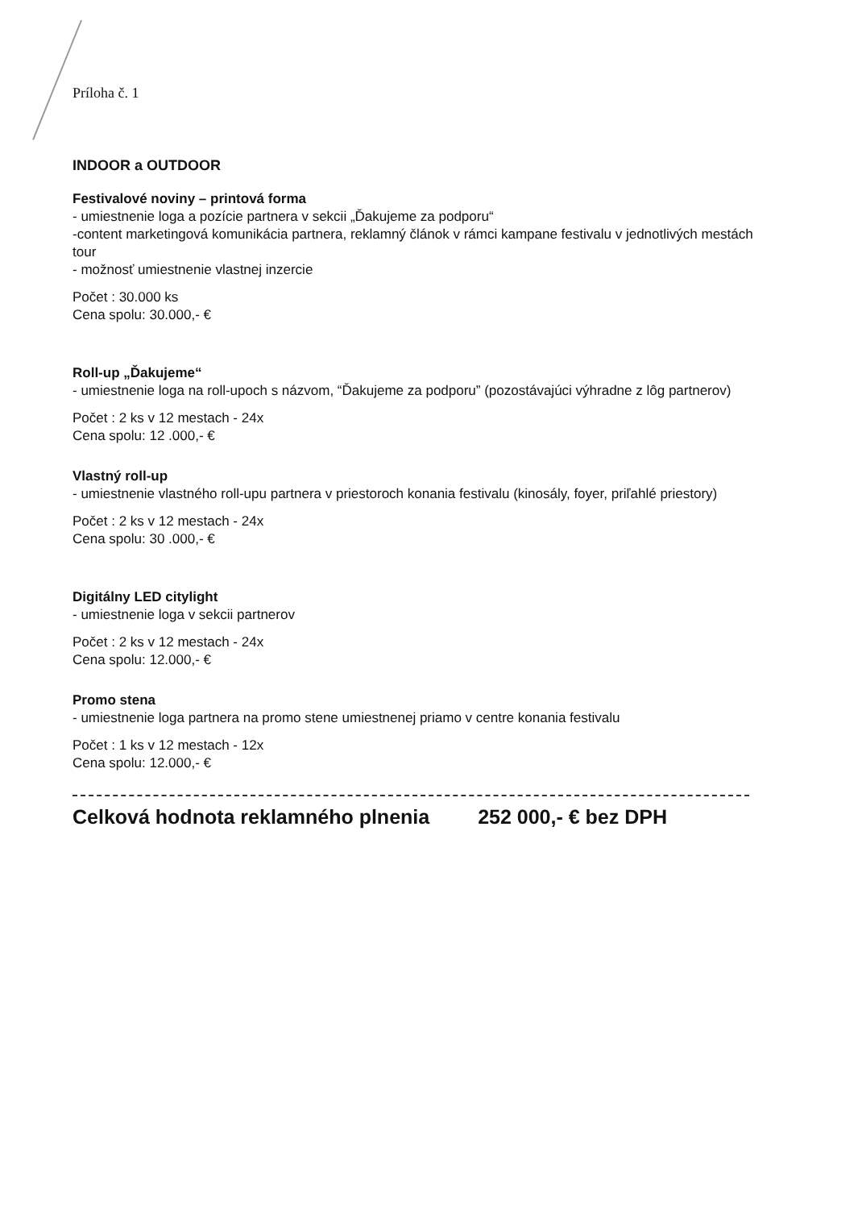Príloha č. 1
INDOOR a OUTDOOR
Festivalové noviny – printová forma
- umiestnenie loga a pozície partnera v sekcii „Ďakujeme za podporu“
-content marketingová komunikácia partnera, reklamný článok v rámci kampane festivalu v jednotlivých mestách tour
- možnosť umiestnenie vlastnej inzercie
Počet : 30.000 ks
Cena spolu: 30.000,- €
Roll-up „Ďakujeme“
- umiestnenie loga na roll-upoch s názvom, “Ďakujeme za podporu” (pozostávajúci výhradne z lôg partnerov)
Počet : 2 ks v 12 mestach - 24x
Cena spolu: 12 .000,- €
Vlastný roll-up
- umiestnenie vlastného roll-upu partnera v priestoroch konania festivalu (kinosály, foyer, priľahlé priestory)
Počet : 2 ks v 12 mestach - 24x
Cena spolu: 30 .000,- €
Digitálny LED citylight
- umiestnenie loga v sekcii partnerov
Počet : 2 ks v 12 mestach - 24x
Cena spolu: 12.000,- €
Promo stena
- umiestnenie loga partnera na promo stene umiestnenej priamo v centre konania festivalu
Počet : 1 ks v 12 mestach - 12x
Cena spolu: 12.000,- €
Celková hodnota reklamného plnenia 252 000,- € bez DPH